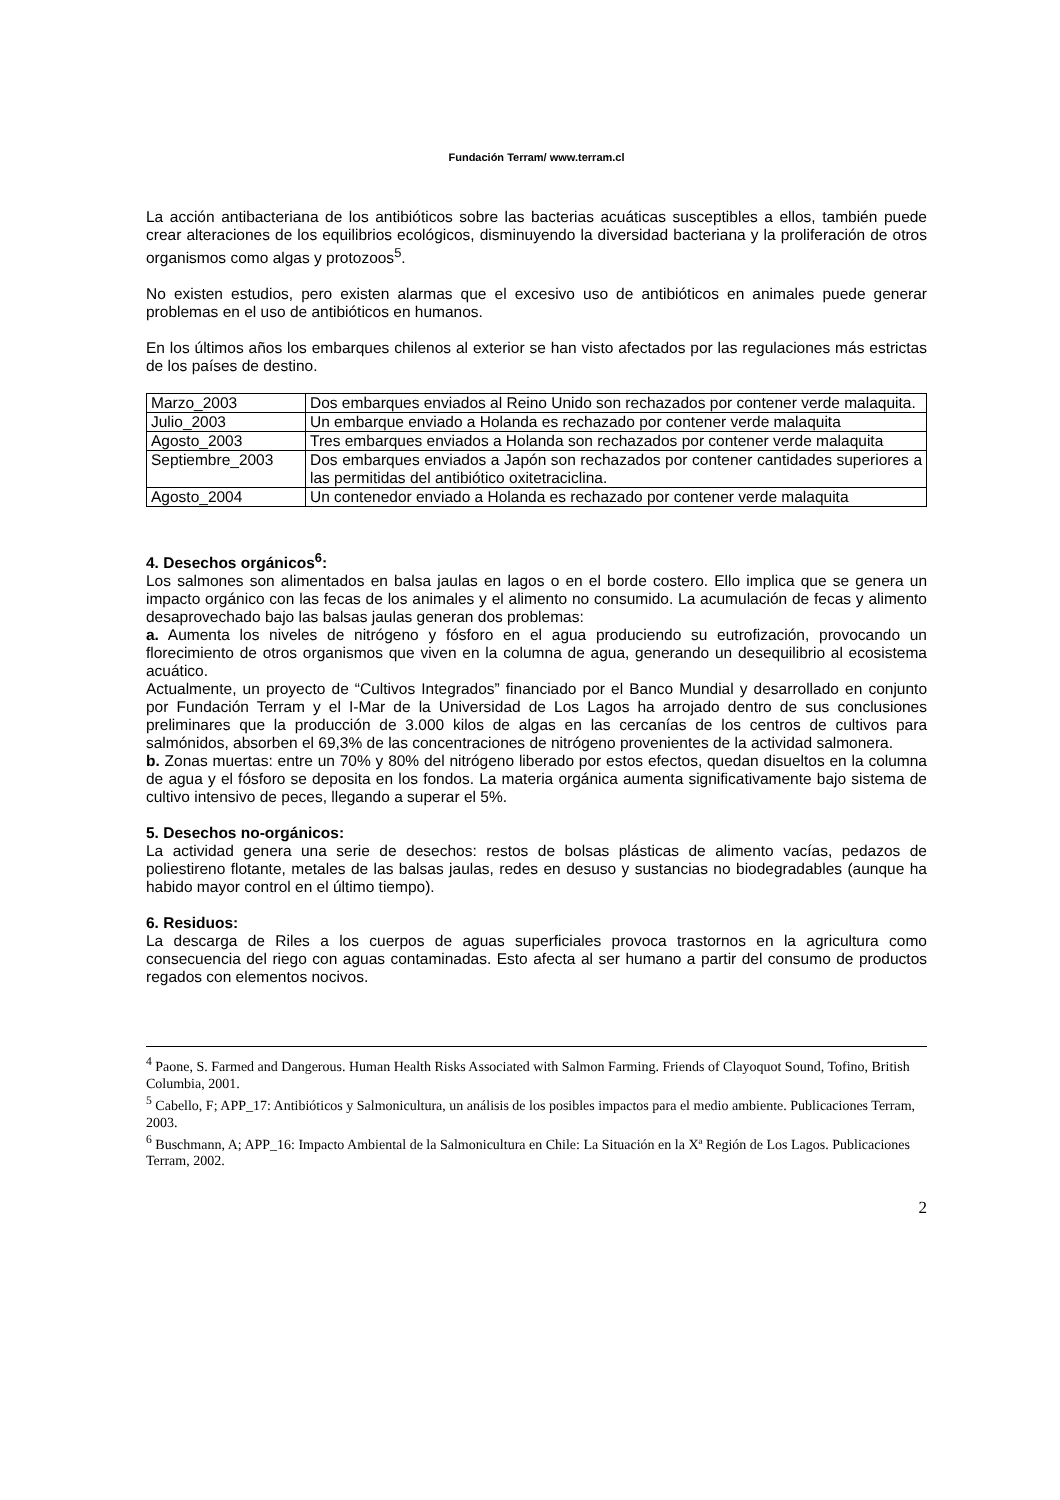Fundación Terram/ www.terram.cl
La acción antibacteriana de los antibióticos sobre las bacterias acuáticas susceptibles a ellos, también puede crear alteraciones de los equilibrios ecológicos, disminuyendo la diversidad bacteriana y la proliferación de otros organismos como algas y protozoos<sup>5</sup>.
No existen estudios, pero existen alarmas que el excesivo uso de antibióticos en animales puede generar problemas en el uso de antibióticos en humanos.
En los últimos años los embarques chilenos al exterior se han visto afectados por las regulaciones más estrictas de los países de destino.
| Marzo_2003 | Dos embarques enviados al Reino Unido son rechazados por contener verde malaquita. |
| Julio_2003 | Un embarque enviado a Holanda es rechazado por contener verde malaquita |
| Agosto_2003 | Tres embarques enviados a Holanda son rechazados por contener verde malaquita |
| Septiembre_2003 | Dos embarques enviados a Japón son rechazados por contener cantidades superiores a las permitidas del antibiótico oxitetraciclina. |
| Agosto_2004 | Un contenedor enviado a Holanda es rechazado por contener verde malaquita |
4. Desechos orgánicos<sup>6</sup>:
Los salmones son alimentados en balsa jaulas en lagos o en el borde costero. Ello implica que se genera un impacto orgánico con las fecas de los animales y el alimento no consumido. La acumulación de fecas y alimento desaprovechado bajo las balsas jaulas generan dos problemas:
a. Aumenta los niveles de nitrógeno y fósforo en el agua produciendo su eutrofización, provocando un florecimiento de otros organismos que viven en la columna de agua, generando un desequilibrio al ecosistema acuático.
Actualmente, un proyecto de “Cultivos Integrados” financiado por el Banco Mundial y desarrollado en conjunto por Fundación Terram y el I-Mar de la Universidad de Los Lagos ha arrojado dentro de sus conclusiones preliminares que la producción de 3.000 kilos de algas en las cercanías de los centros de cultivos para salmónidos, absorben el 69,3% de las concentraciones de nitrógeno provenientes de la actividad salmonera.
b. Zonas muertas: entre un 70% y 80% del nitrógeno liberado por estos efectos, quedan disueltos en la columna de agua y el fósforo se deposita en los fondos. La materia orgánica aumenta significativamente bajo sistema de cultivo intensivo de peces, llegando a superar el 5%.
5. Desechos no-orgánicos:
La actividad genera una serie de desechos: restos de bolsas plásticas de alimento vacías, pedazos de poliestireno flotante, metales de las balsas jaulas, redes en desuso y sustancias no biodegradables (aunque ha habido mayor control en el último tiempo).
6. Residuos:
La descarga de Riles a los cuerpos de aguas superficiales provoca trastornos en la agricultura como consecuencia del riego con aguas contaminadas. Esto afecta al ser humano a partir del consumo de productos regados con elementos nocivos.
<sup>4</sup> Paone, S. Farmed and Dangerous. Human Health Risks Associated with Salmon Farming. Friends of Clayoquot Sound, Tofino, British Columbia, 2001.
<sup>5</sup> Cabello, F; APP_17: Antibióticos y Salmonicultura, un análisis de los posibles impactos para el medio ambiente. Publicaciones Terram, 2003.
<sup>6</sup> Buschmann, A; APP_16: Impacto Ambiental de la Salmonicultura en Chile: La Situación en la Xª Región de Los Lagos. Publicaciones Terram, 2002.
2